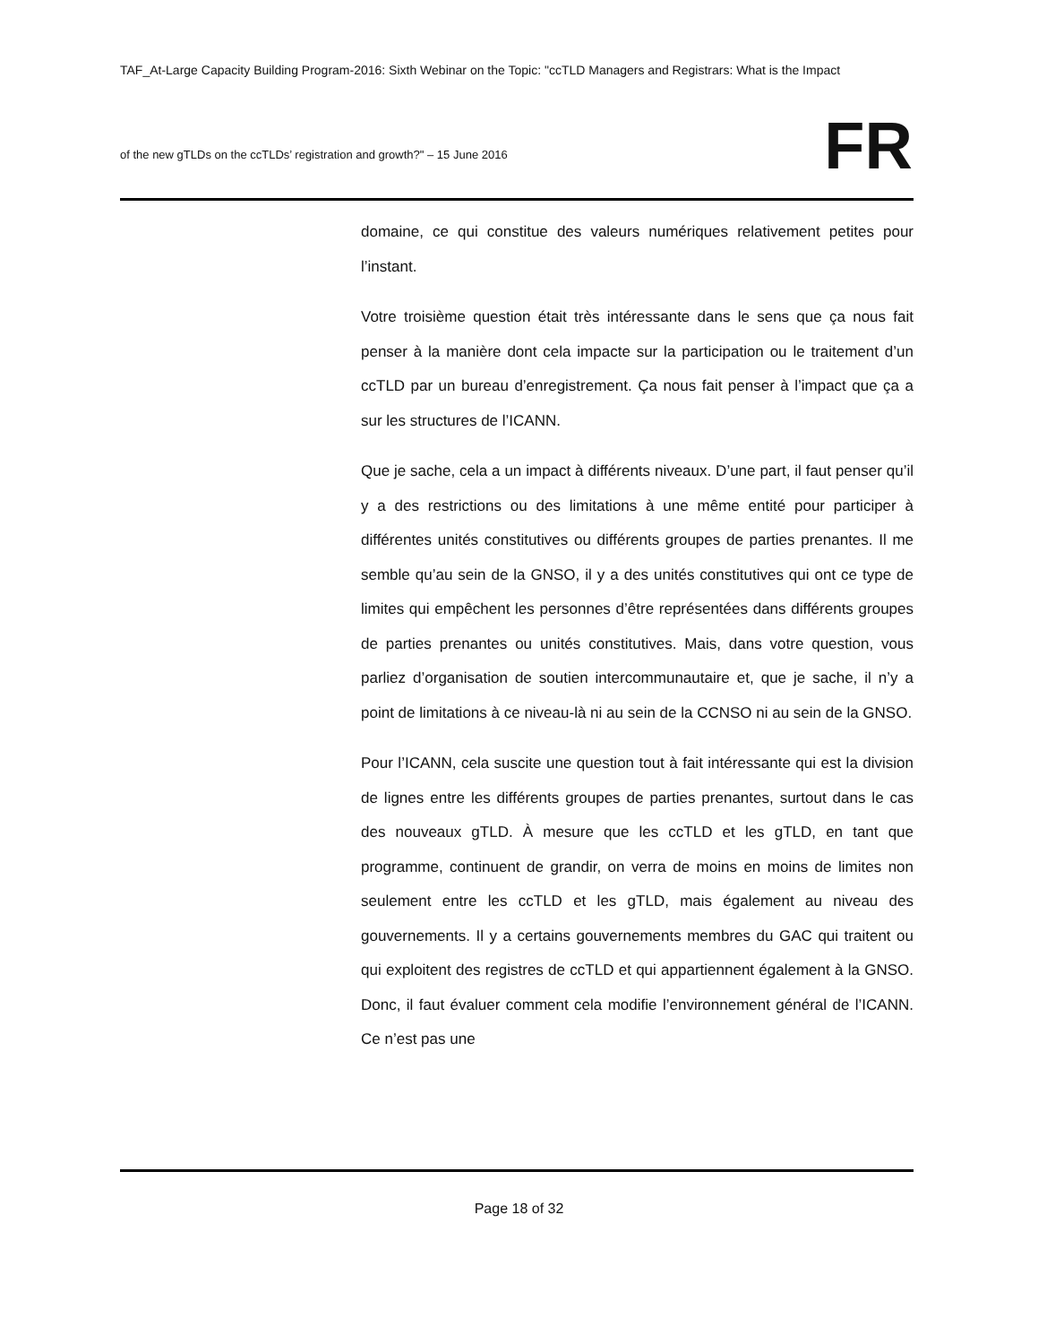TAF_At-Large Capacity Building Program-2016: Sixth Webinar on the Topic: "ccTLD Managers and Registrars: What is the Impact
of the new gTLDs on the ccTLDs’ registration and growth?" – 15 June 2016
FR
domaine, ce qui constitue des valeurs numériques relativement petites pour l’instant.
Votre troisième question était très intéressante dans le sens que ça nous fait penser à la manière dont cela impacte sur la participation ou le traitement d’un ccTLD par un bureau d’enregistrement. Ça nous fait penser à l’impact que ça a sur les structures de l’ICANN.
Que je sache, cela a un impact à différents niveaux. D’une part, il faut penser qu’il y a des restrictions ou des limitations à une même entité pour participer à différentes unités constitutives ou différents groupes de parties prenantes. Il me semble qu’au sein de la GNSO, il y a des unités constitutives qui ont ce type de limites qui empêchent les personnes d’être représentées dans différents groupes de parties prenantes ou unités constitutives. Mais, dans votre question, vous parliez d’organisation de soutien intercommunautaire et, que je sache, il n’y a point de limitations à ce niveau-là ni au sein de la CCNSO ni au sein de la GNSO.
Pour l’ICANN, cela suscite une question tout à fait intéressante qui est la division de lignes entre les différents groupes de parties prenantes, surtout dans le cas des nouveaux gTLD. À mesure que les ccTLD et les gTLD, en tant que programme, continuent de grandir, on verra de moins en moins de limites non seulement entre les ccTLD et les gTLD, mais également au niveau des gouvernements. Il y a certains gouvernements membres du GAC qui traitent ou qui exploitent des registres de ccTLD et qui appartiennent également à la GNSO. Donc, il faut évaluer comment cela modifie l’environnement général de l’ICANN. Ce n’est pas une
Page 18 of 32